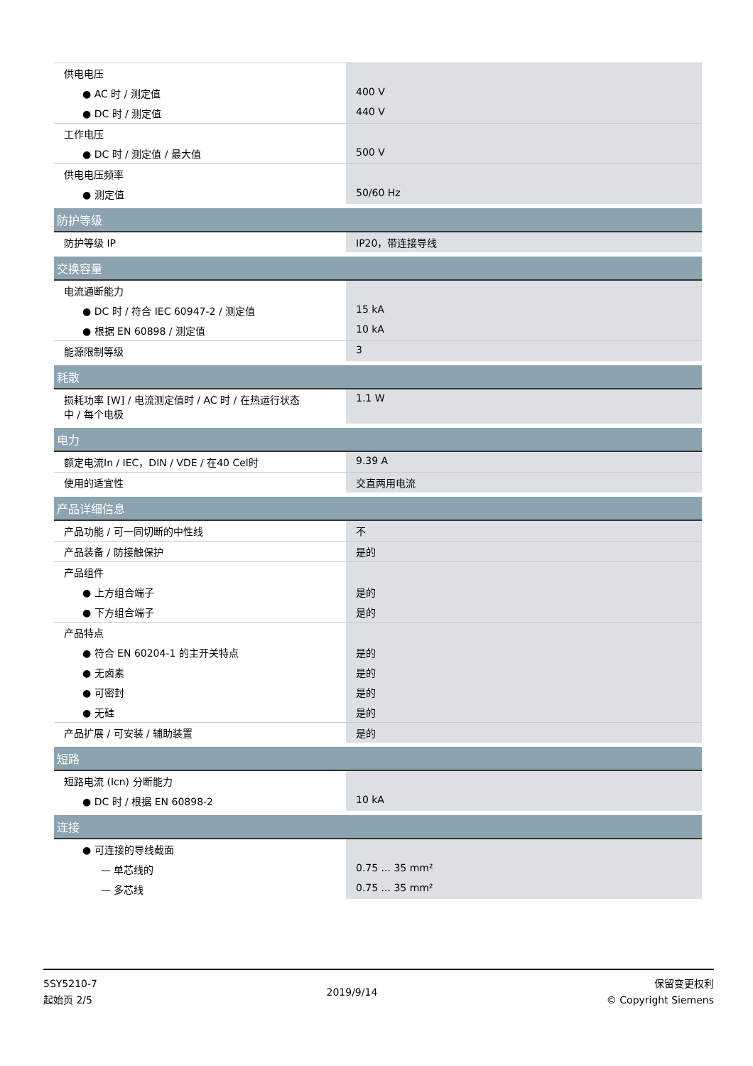| 供电电压 | |
| ● AC 时 / 测定值 | 400 V |
| ● DC 时 / 测定值 | 440 V |
| 工作电压 | |
| ● DC 时 / 测定值 / 最大值 | 500 V |
| 供电电压频率 | |
| ● 测定值 | 50/60 Hz |
| 防护等级 | |
| 防护等级 IP | IP20，带连接导线 |
| 交换容量 | |
| 电流通断能力 | |
| ● DC 时 / 符合 IEC 60947-2 / 测定值 | 15 kA |
| ● 根据 EN 60898 / 测定值 | 10 kA |
| 能源限制等级 | 3 |
| 耗散 | |
| 损耗功率 [W] / 电流测定值时 / AC 时 / 在热运行状态 中 / 每个电极 | 1.1 W |
| 电力 | |
| 额定电流In / IEC，DIN / VDE / 在40 Cel时 | 9.39 A |
| 使用的适宜性 | 交直两用电流 |
| 产品详细信息 | |
| 产品功能 / 可一同切断的中性线 | 不 |
| 产品装备 / 防接触保护 | 是的 |
| 产品组件 | |
| ● 上方组合端子 | 是的 |
| ● 下方组合端子 | 是的 |
| 产品特点 | |
| ● 符合 EN 60204-1 的主开关特点 | 是的 |
| ● 无卤素 | 是的 |
| ● 可密封 | 是的 |
| ● 无硅 | 是的 |
| 产品扩展 / 可安装 / 辅助装置 | 是的 |
| 短路 | |
| 短路电流 (Icn) 分断能力 | |
| ● DC 时 / 根据 EN 60898-2 | 10 kA |
| 连接 | |
| ● 可连接的导线截面 | |
| — 单芯线的 | 0.75 ... 35 mm² |
| — 多芯线 | 0.75 ... 35 mm² |
5SY5210-7
起始页 2/5
2019/9/14
保留变更权利
© Copyright Siemens